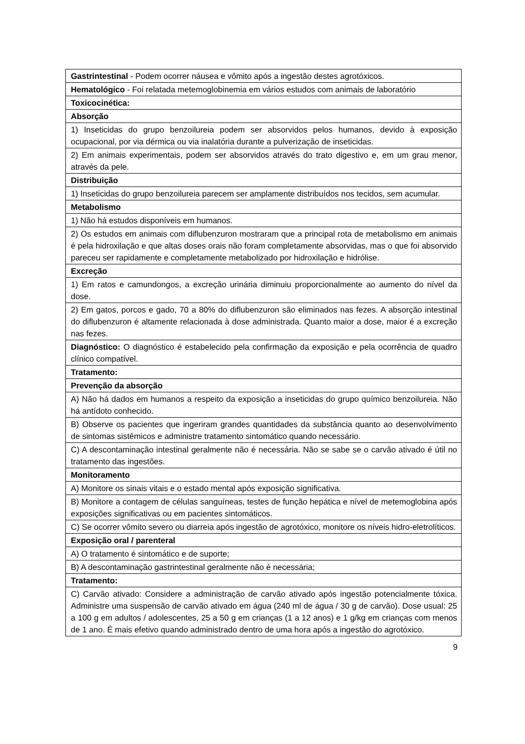| Gastrintestinal - Podem ocorrer náusea e vômito após a ingestão destes agrotóxicos. |
| Hematológico - Foi relatada metemoglobinemia em vários estudos com animais de laboratório |
| Toxicocinética: |
| Absorção |
| 1) Inseticidas do grupo benzoilureia podem ser absorvidos pelos humanos, devido à exposição ocupacional, por via dérmica ou via inalatória durante a pulverização de inseticidas. |
| 2) Em animais experimentais, podem ser absorvidos através do trato digestivo e, em um grau menor, através da pele. |
| Distribuição |
| 1) Inseticidas do grupo benzoilureia parecem ser amplamente distribuídos nos tecidos, sem acumular. |
| Metabolismo |
| 1) Não há estudos disponíveis em humanos. |
| 2) Os estudos em animais com diflubenzuron mostraram que a principal rota de metabolismo em animais é pela hidroxilação e que altas doses orais não foram completamente absorvidas, mas o que foi absorvido pareceu ser rapidamente e completamente metabolizado por hidroxilação e hidrólise. |
| Excreção |
| 1) Em ratos e camundongos, a excreção urinária diminuiu proporcionalmente ao aumento do nível da dose. |
| 2) Em gatos, porcos e gado, 70 a 80% do diflubenzuron são eliminados nas fezes. A absorção intestinal do diflubenzuron é altamente relacionada à dose administrada. Quanto maior a dose, maior é a excreção nas fezes. |
| Diagnóstico: O diagnóstico é estabelecido pela confirmação da exposição e pela ocorrência de quadro clínico compatível. |
| Tratamento: |
| Prevenção da absorção |
| A) Não há dados em humanos a respeito da exposição a inseticidas do grupo químico benzoilureia. Não há antídoto conhecido. |
| B) Observe os pacientes que ingeriram grandes quantidades da substância quanto ao desenvolvimento de sintomas sistêmicos e administre tratamento sintomático quando necessário. |
| C) A descontaminação intestinal geralmente não é necessária. Não se sabe se o carvão ativado é útil no tratamento das ingestões. |
| Monitoramento |
| A) Monitore os sinais vitais e o estado mental após exposição significativa. |
| B) Monitore a contagem de células sanguíneas, testes de função hepática e nível de metemoglobina após exposições significativas ou em pacientes sintomáticos. |
| C) Se ocorrer vômito severo ou diarreia após ingestão de agrotóxico, monitore os níveis hidro-eletrolíticos. |
| Exposição oral / parenteral |
| A) O tratamento é sintomático e de suporte; |
| B) A descontaminação gastrintestinal geralmente não é necessária; |
| Tratamento: |
| C) Carvão ativado: Considere a administração de carvão ativado após ingestão potencialmente tóxica. Administre uma suspensão de carvão ativado em água (240 ml de água / 30 g de carvão). Dose usual: 25 a 100 g em adultos / adolescentes, 25 a 50 g em crianças (1 a 12 anos) e 1 g/kg em crianças com menos de 1 ano. É mais efetivo quando administrado dentro de uma hora após a ingestão do agrotóxico. |
9